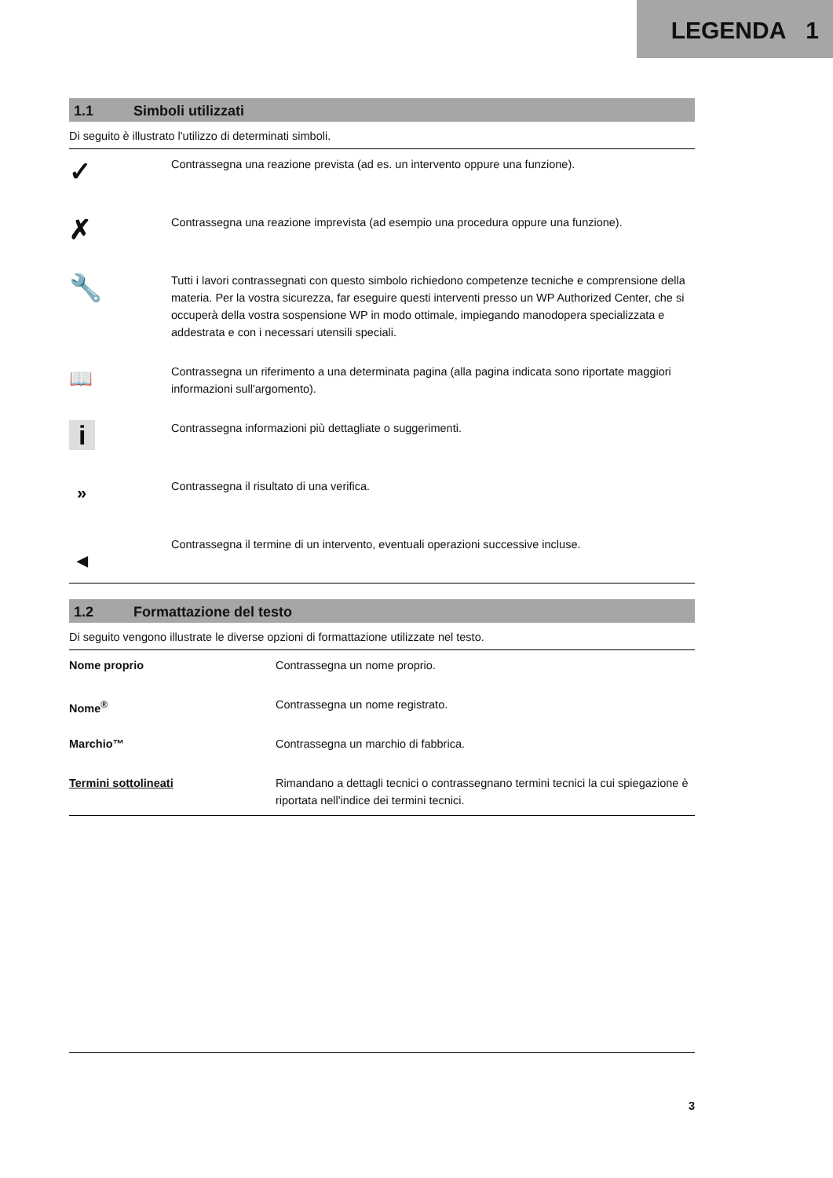LEGENDA 1
1.1 Simboli utilizzati
Di seguito è illustrato l'utilizzo di determinati simboli.
| ✓ | Contrassegna una reazione prevista (ad es. un intervento oppure una funzione). |
| ✗ | Contrassegna una reazione imprevista (ad esempio una procedura oppure una funzione). |
| 🔧 | Tutti i lavori contrassegnati con questo simbolo richiedono competenze tecniche e comprensione della materia. Per la vostra sicurezza, far eseguire questi interventi presso un WP Authorized Center, che si occuperà della vostra sospensione WP in modo ottimale, impiegando manodopera specializzata e addestrata e con i necessari utensili speciali. |
| 📖 | Contrassegna un riferimento a una determinata pagina (alla pagina indicata sono riportate maggiori informazioni sull'argomento). |
| i | Contrassegna informazioni più dettagliate o suggerimenti. |
| » | Contrassegna il risultato di una verifica. |
| ◀ | Contrassegna il termine di un intervento, eventuali operazioni successive incluse. |
1.2 Formattazione del testo
Di seguito vengono illustrate le diverse opzioni di formattazione utilizzate nel testo.
| Nome proprio | Contrassegna un nome proprio. |
| Nome<sup>®</sup> | Contrassegna un nome registrato. |
| Marchio™ | Contrassegna un marchio di fabbrica. |
| Termini sottolineati | Rimandano a dettagli tecnici o contrassegnano termini tecnici la cui spiegazione è riportata nell'indice dei termini tecnici. |
3